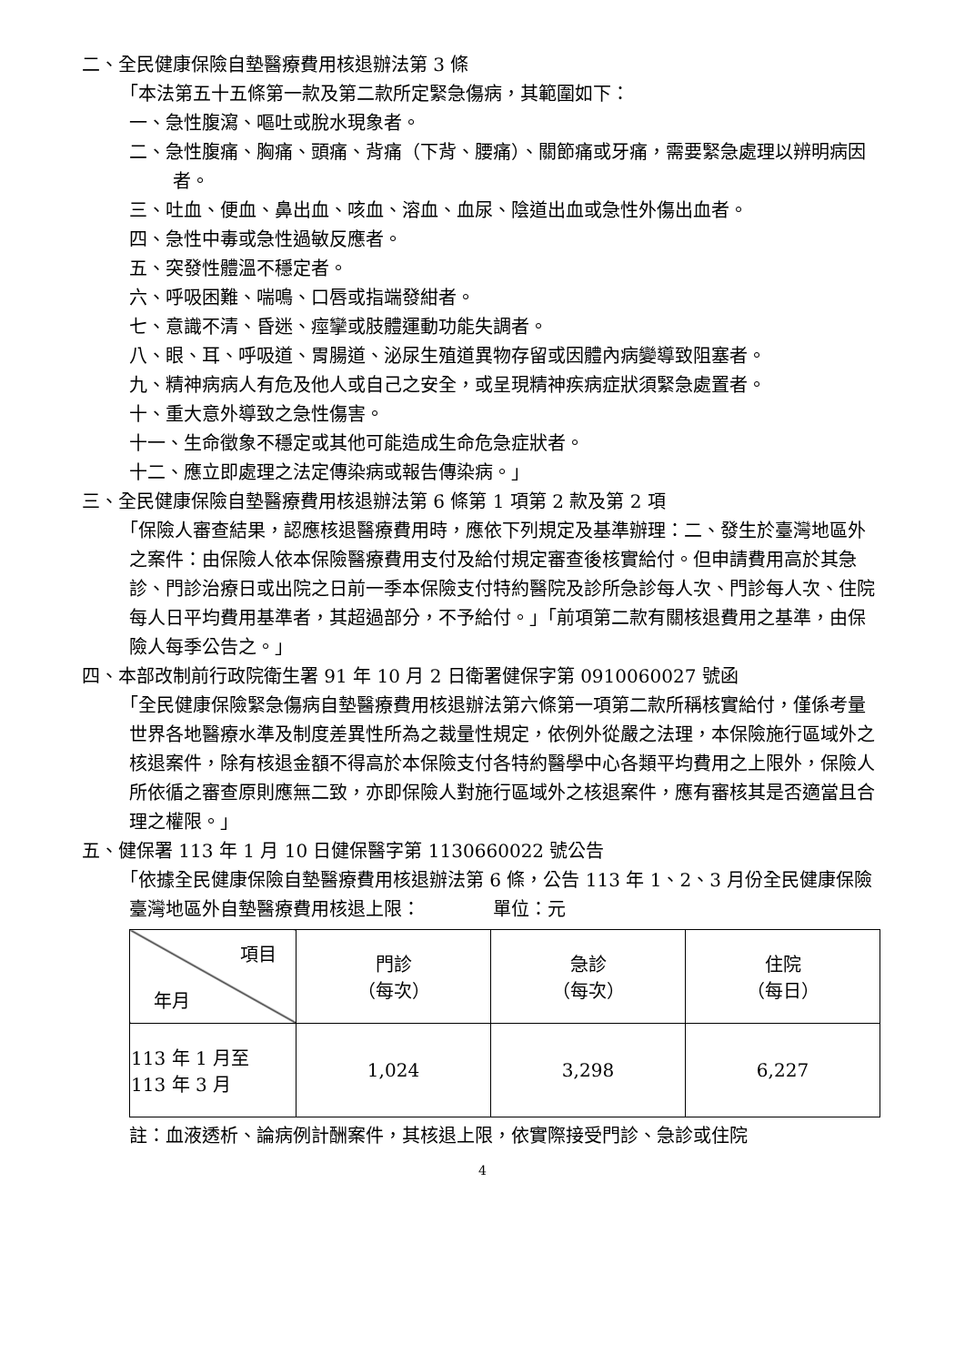二、全民健康保險自墊醫療費用核退辦法第 3 條
「本法第五十五條第一款及第二款所定緊急傷病，其範圍如下：
一、急性腹瀉、嘔吐或脫水現象者。
二、急性腹痛、胸痛、頭痛、背痛（下背、腰痛）、關節痛或牙痛，需要緊急處理以辨明病因者。
三、吐血、便血、鼻出血、咳血、溶血、血尿、陰道出血或急性外傷出血者。
四、急性中毒或急性過敏反應者。
五、突發性體溫不穩定者。
六、呼吸困難、喘鳴、口唇或指端發紺者。
七、意識不清、昏迷、痙攣或肢體運動功能失調者。
八、眼、耳、呼吸道、胃腸道、泌尿生殖道異物存留或因體內病變導致阻塞者。
九、精神病病人有危及他人或自己之安全，或呈現精神疾病症狀須緊急處置者。
十、重大意外導致之急性傷害。
十一、生命徵象不穩定或其他可能造成生命危急症狀者。
十二、應立即處理之法定傳染病或報告傳染病。」
三、全民健康保險自墊醫療費用核退辦法第 6 條第 1 項第 2 款及第 2 項
「保險人審查結果，認應核退醫療費用時，應依下列規定及基準辦理：二、發生於臺灣地區外之案件：由保險人依本保險醫療費用支付及給付規定審查後核實給付。但申請費用高於其急診、門診治療日或出院之日前一季本保險支付特約醫院及診所急診每人次、門診每人次、住院每人日平均費用基準者，其超過部分，不予給付。」「前項第二款有關核退費用之基準，由保險人每季公告之。」
四、本部改制前行政院衛生署 91 年 10 月 2 日衛署健保字第 0910060027 號函
「全民健康保險緊急傷病自墊醫療費用核退辦法第六條第一項第二款所稱核實給付，僅係考量世界各地醫療水準及制度差異性所為之裁量性規定，依例外從嚴之法理，本保險施行區域外之核退案件，除有核退金額不得高於本保險支付各特約醫學中心各類平均費用之上限外，保險人所依循之審查原則應無二致，亦即保險人對施行區域外之核退案件，應有審核其是否適當且合理之權限。」
五、健保署 113 年 1 月 10 日健保醫字第 1130660022 號公告
「依據全民健康保險自墊醫療費用核退辦法第 6 條，公告 113 年 1、2、3 月份全民健康保險臺灣地區外自墊醫療費用核退上限：　　　　單位：元
| 項目 年月 | 門診 （每次） | 急診 （每次） | 住院 （每日） |
| --- | --- | --- | --- |
| 113 年 1 月至 113 年 3 月 | 1,024 | 3,298 | 6,227 |
註：血液透析、論病例計酬案件，其核退上限，依實際接受門診、急診或住院
4